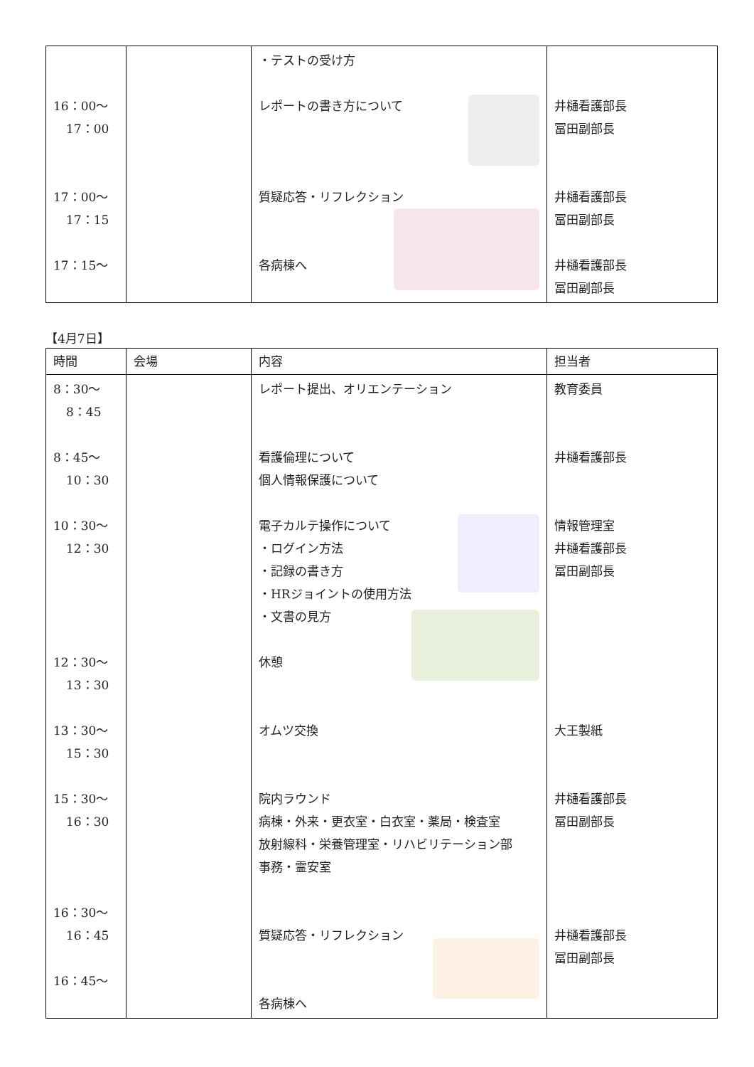| 16：00～ 17：00 17：00～ 17：15 17：15～ | | ・テストの受け方 レポートの書き方について 質疑応答・リフレクション 各病棟へ | 井樋看護部長 冨田副部長 井樋看護部長 冨田副部長 井樋看護部長 冨田副部長 |
【4月7日】
| 時間 | 会場 | 内容 | 担当者 |
| --- | --- | --- | --- |
| 8：30～ 8：45 8：45～ 10：30 10：30～ 12：30 12：30～ 13：30 13：30～ 15：30 15：30～ 16：30 16：30～ 16：45 16：45～ | | レポート提出、オリエンテーション 看護倫理について 個人情報保護について 電子カルテ操作について ・ログイン方法 ・記録の書き方 ・HRジョイントの使用方法 ・文書の見方 休憩 オムツ交換 院内ラウンド 病棟・外来・更衣室・白衣室・薬局・検査室 放射線科・栄養管理室・リハビリテーション部 事務・霊安室 質疑応答・リフレクション 各病棟へ | 教育委員 井樋看護部長 情報管理室 井樋看護部長 冨田副部長 大王製紙 井樋看護部長 冨田副部長 井樋看護部長 冨田副部長 |